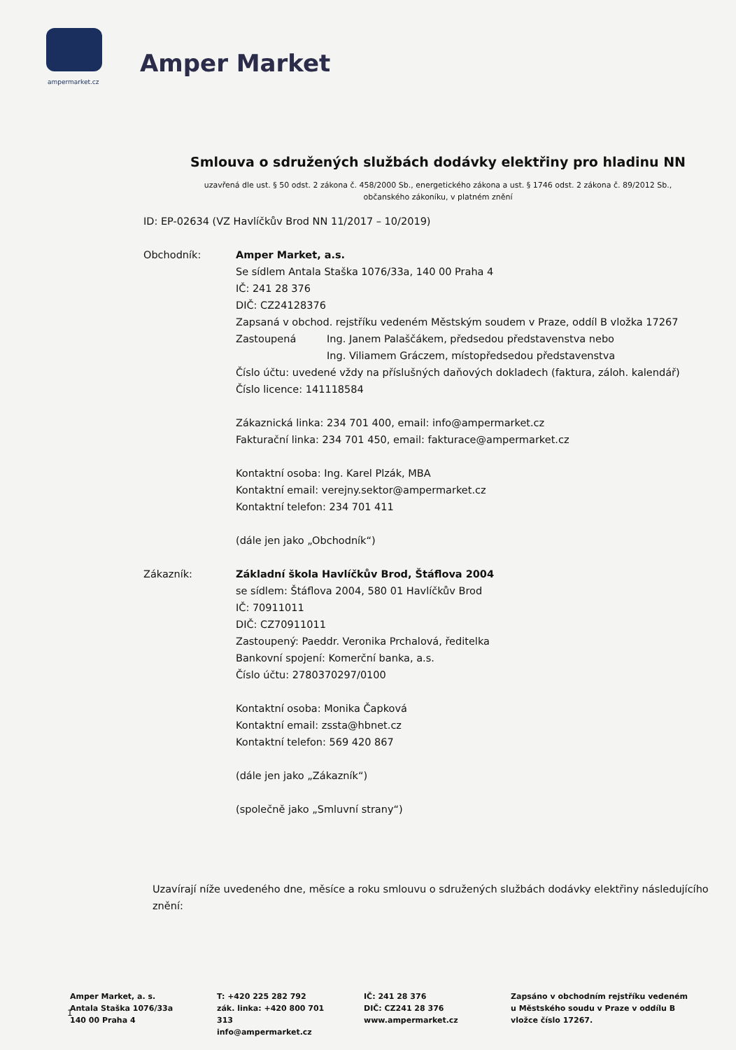ampermarket.cz
Amper Market
Smlouva o sdružených službách dodávky elektřiny pro hladinu NN
uzavřená dle ust. § 50 odst. 2 zákona č. 458/2000 Sb., energetického zákona a ust. § 1746 odst. 2 zákona č. 89/2012 Sb.,
občanského zákoníku, v platném znění
ID: EP-02634 (VZ Havlíčkův Brod NN 11/2017 – 10/2019)
Obchodník: Amper Market, a.s.
Se sídlem Antala Staška 1076/33a, 140 00 Praha 4
IČ: 241 28 376
DIČ: CZ24128376
Zapsaná v obchod. rejstříku vedeném Městským soudem v Praze, oddíl B vložka 17267
Zastoupená Ing. Janem Palaščákem, předsedou představenstva nebo
Ing. Viliamem Gráczem, místopředsedou představenstva
Číslo účtu: uvedené vždy na příslušných daňových dokladech (faktura, záloh. kalendář)
Číslo licence: 141118584
Zákaznická linka: 234 701 400, email: info@ampermarket.cz
Fakturační linka: 234 701 450, email: fakturace@ampermarket.cz
Kontaktní osoba: Ing. Karel Plzák, MBA
Kontaktní email: verejny.sektor@ampermarket.cz
Kontaktní telefon: 234 701 411
(dále jen jako „Obchodník“)
Zákazník: Základní škola Havlíčkův Brod, Štáflova 2004
se sídlem: Štáflova 2004, 580 01 Havlíčkův Brod
IČ: 70911011
DIČ: CZ70911011
Zastoupený: Paeddr. Veronika Prchalová, ředitelka
Bankovní spojení: Komerční banka, a.s.
Číslo účtu: 2780370297/0100
Kontaktní osoba: Monika Čapková
Kontaktní email: zssta@hbnet.cz
Kontaktní telefon: 569 420 867
(dále jen jako „Zákazník“)
(společně jako „Smluvní strany“)
Uzavírají níže uvedeného dne, měsíce a roku smlouvu o sdružených službách dodávky elektřiny následujícího znění:
Amper Market, a. s.
Antala Staška 1076/33a
140 00 Praha 4
T: +420 225 282 792
zák. linka: +420 800 701 313
info@ampermarket.cz
IČ: 241 28 376
DIČ: CZ241 28 376
www.ampermarket.cz
Zapsáno v obchodním rejstříku vedeném u Městského soudu v Praze v oddílu B vložce číslo 17267.
1